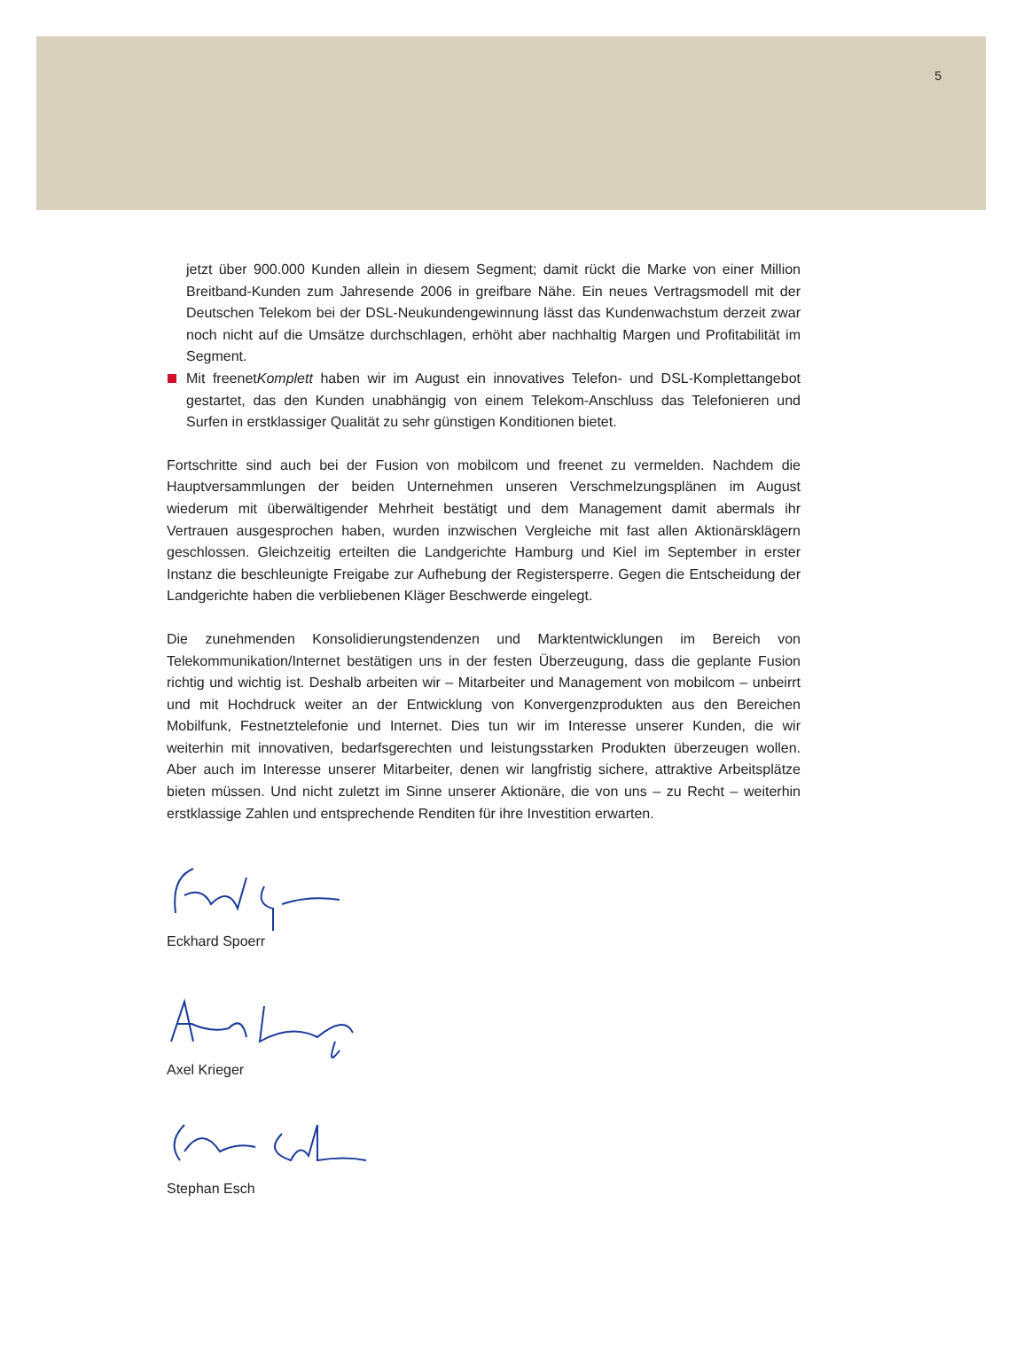5
jetzt über 900.000 Kunden allein in diesem Segment; damit rückt die Marke von einer Million Breitband-Kunden zum Jahresende 2006 in greifbare Nähe. Ein neues Vertragsmodell mit der Deutschen Telekom bei der DSL-Neukundengewinnung lässt das Kundenwachstum derzeit zwar noch nicht auf die Umsätze durchschlagen, erhöht aber nachhaltig Margen und Profitabilität im Segment.
Mit freenetKomplett haben wir im August ein innovatives Telefon- und DSL-Komplettangebot gestartet, das den Kunden unabhängig von einem Telekom-Anschluss das Telefonieren und Surfen in erstklassiger Qualität zu sehr günstigen Konditionen bietet.
Fortschritte sind auch bei der Fusion von mobilcom und freenet zu vermelden. Nachdem die Hauptversammlungen der beiden Unternehmen unseren Verschmelzungsplänen im August wiederum mit überwältigender Mehrheit bestätigt und dem Management damit abermals ihr Vertrauen ausgesprochen haben, wurden inzwischen Vergleiche mit fast allen Aktionärsklägern geschlossen. Gleichzeitig erteilten die Landgerichte Hamburg und Kiel im September in erster Instanz die beschleunigte Freigabe zur Aufhebung der Registersperre. Gegen die Entscheidung der Landgerichte haben die verbliebenen Kläger Beschwerde eingelegt.
Die zunehmenden Konsolidierungstendenzen und Marktentwicklungen im Bereich von Telekommunikation/Internet bestätigen uns in der festen Überzeugung, dass die geplante Fusion richtig und wichtig ist. Deshalb arbeiten wir – Mitarbeiter und Management von mobilcom – unbeirrt und mit Hochdruck weiter an der Entwicklung von Konvergenzprodukten aus den Bereichen Mobilfunk, Festnetztelefonie und Internet. Dies tun wir im Interesse unserer Kunden, die wir weiterhin mit innovativen, bedarfsgerechten und leistungsstarken Produkten überzeugen wollen. Aber auch im Interesse unserer Mitarbeiter, denen wir langfristig sichere, attraktive Arbeitsplätze bieten müssen. Und nicht zuletzt im Sinne unserer Aktionäre, die von uns – zu Recht – weiterhin erstklassige Zahlen und entsprechende Renditen für ihre Investition erwarten.
Eckhard Spoerr
Axel Krieger
Stephan Esch